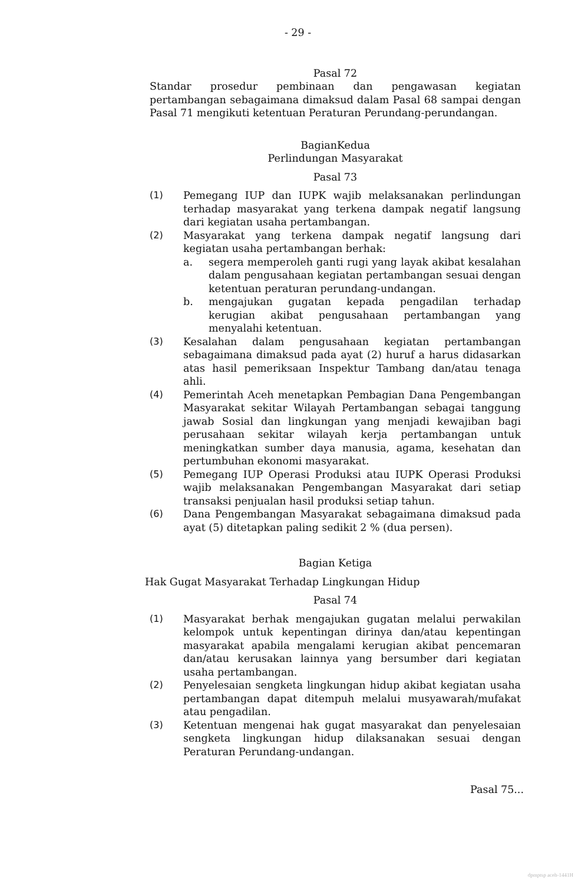- 29 -
Pasal 72
Standar prosedur pembinaan dan pengawasan kegiatan pertambangan sebagaimana dimaksud dalam Pasal 68 sampai dengan Pasal 71 mengikuti ketentuan Peraturan Perundang-perundangan.
BagianKedua
Perlindungan Masyarakat
Pasal 73
(1) Pemegang IUP dan IUPK wajib melaksanakan perlindungan terhadap masyarakat yang terkena dampak negatif langsung dari kegiatan usaha pertambangan.
(2) Masyarakat yang terkena dampak negatif langsung dari kegiatan usaha pertambangan berhak:
a. segera memperoleh ganti rugi yang layak akibat kesalahan dalam pengusahaan kegiatan pertambangan sesuai dengan ketentuan peraturan perundang-undangan.
b. mengajukan gugatan kepada pengadilan terhadap kerugian akibat pengusahaan pertambangan yang menyalahi ketentuan.
(3) Kesalahan dalam pengusahaan kegiatan pertambangan sebagaimana dimaksud pada ayat (2) huruf a harus didasarkan atas hasil pemeriksaan Inspektur Tambang dan/atau tenaga ahli.
(4) Pemerintah Aceh menetapkan Pembagian Dana Pengembangan Masyarakat sekitar Wilayah Pertambangan sebagai tanggung jawab Sosial dan lingkungan yang menjadi kewajiban bagi perusahaan sekitar wilayah kerja pertambangan untuk meningkatkan sumber daya manusia, agama, kesehatan dan pertumbuhan ekonomi masyarakat.
(5) Pemegang IUP Operasi Produksi atau IUPK Operasi Produksi wajib melaksanakan Pengembangan Masyarakat dari setiap transaksi penjualan hasil produksi setiap tahun.
(6) Dana Pengembangan Masyarakat sebagaimana dimaksud pada ayat (5) ditetapkan paling sedikit 2 % (dua persen).
Bagian Ketiga
Hak Gugat Masyarakat Terhadap Lingkungan Hidup
Pasal 74
(1) Masyarakat berhak mengajukan gugatan melalui perwakilan kelompok untuk kepentingan dirinya dan/atau kepentingan masyarakat apabila mengalami kerugian akibat pencemaran dan/atau kerusakan lainnya yang bersumber dari kegiatan usaha pertambangan.
(2) Penyelesaian sengketa lingkungan hidup akibat kegiatan usaha pertambangan dapat ditempuh melalui musyawarah/mufakat atau pengadilan.
(3) Ketentuan mengenai hak gugat masyarakat dan penyelesaian sengketa lingkungan hidup dilaksanakan sesuai dengan Peraturan Perundang-undangan.
Pasal 75...
dpmptsp aceh-1441H